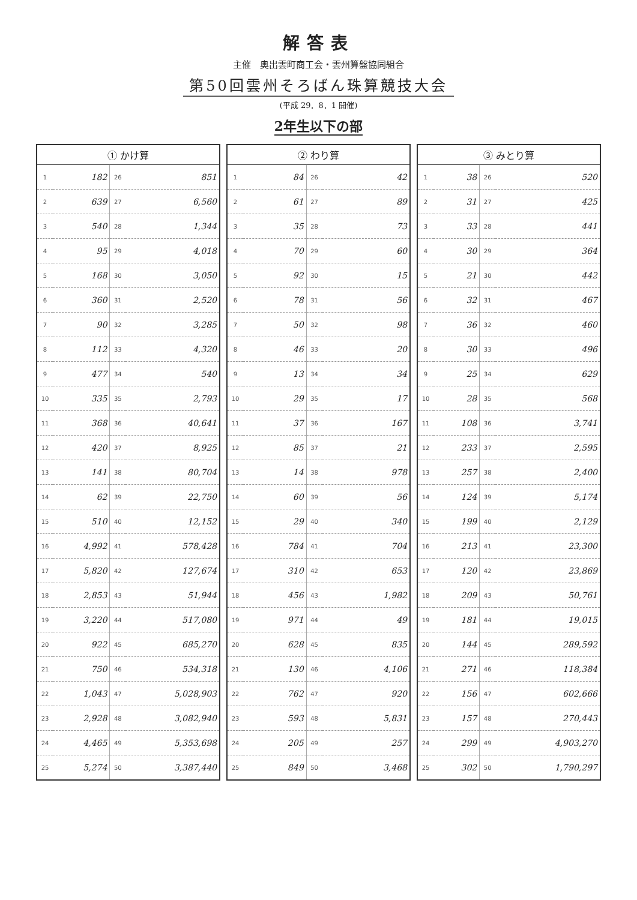解答表
主催　奥出雲町商工会・雲州算盤協同組合
第50回雲州そろばん珠算競技大会
(平成 29．8．1 開催)
2年生以下の部
| ① かけ算 | | | |
| --- | --- | --- | --- |
| 1 | 182 | 26 | 851 |
| 2 | 639 | 27 | 6,560 |
| 3 | 540 | 28 | 1,344 |
| 4 | 95 | 29 | 4,018 |
| 5 | 168 | 30 | 3,050 |
| 6 | 360 | 31 | 2,520 |
| 7 | 90 | 32 | 3,285 |
| 8 | 112 | 33 | 4,320 |
| 9 | 477 | 34 | 540 |
| 10 | 335 | 35 | 2,793 |
| 11 | 368 | 36 | 40,641 |
| 12 | 420 | 37 | 8,925 |
| 13 | 141 | 38 | 80,704 |
| 14 | 62 | 39 | 22,750 |
| 15 | 510 | 40 | 12,152 |
| 16 | 4,992 | 41 | 578,428 |
| 17 | 5,820 | 42 | 127,674 |
| 18 | 2,853 | 43 | 51,944 |
| 19 | 3,220 | 44 | 517,080 |
| 20 | 922 | 45 | 685,270 |
| 21 | 750 | 46 | 534,318 |
| 22 | 1,043 | 47 | 5,028,903 |
| 23 | 2,928 | 48 | 3,082,940 |
| 24 | 4,465 | 49 | 5,353,698 |
| 25 | 5,274 | 50 | 3,387,440 |
| ② わり算 | | | |
| --- | --- | --- | --- |
| 1 | 84 | 26 | 42 |
| 2 | 61 | 27 | 89 |
| 3 | 35 | 28 | 73 |
| 4 | 70 | 29 | 60 |
| 5 | 92 | 30 | 15 |
| 6 | 78 | 31 | 56 |
| 7 | 50 | 32 | 98 |
| 8 | 46 | 33 | 20 |
| 9 | 13 | 34 | 34 |
| 10 | 29 | 35 | 17 |
| 11 | 37 | 36 | 167 |
| 12 | 85 | 37 | 21 |
| 13 | 14 | 38 | 978 |
| 14 | 60 | 39 | 56 |
| 15 | 29 | 40 | 340 |
| 16 | 784 | 41 | 704 |
| 17 | 310 | 42 | 653 |
| 18 | 456 | 43 | 1,982 |
| 19 | 971 | 44 | 49 |
| 20 | 628 | 45 | 835 |
| 21 | 130 | 46 | 4,106 |
| 22 | 762 | 47 | 920 |
| 23 | 593 | 48 | 5,831 |
| 24 | 205 | 49 | 257 |
| 25 | 849 | 50 | 3,468 |
| ③ みとり算 | | | |
| --- | --- | --- | --- |
| 1 | 38 | 26 | 520 |
| 2 | 31 | 27 | 425 |
| 3 | 33 | 28 | 441 |
| 4 | 30 | 29 | 364 |
| 5 | 21 | 30 | 442 |
| 6 | 32 | 31 | 467 |
| 7 | 36 | 32 | 460 |
| 8 | 30 | 33 | 496 |
| 9 | 25 | 34 | 629 |
| 10 | 28 | 35 | 568 |
| 11 | 108 | 36 | 3,741 |
| 12 | 233 | 37 | 2,595 |
| 13 | 257 | 38 | 2,400 |
| 14 | 124 | 39 | 5,174 |
| 15 | 199 | 40 | 2,129 |
| 16 | 213 | 41 | 23,300 |
| 17 | 120 | 42 | 23,869 |
| 18 | 209 | 43 | 50,761 |
| 19 | 181 | 44 | 19,015 |
| 20 | 144 | 45 | 289,592 |
| 21 | 271 | 46 | 118,384 |
| 22 | 156 | 47 | 602,666 |
| 23 | 157 | 48 | 270,443 |
| 24 | 299 | 49 | 4,903,270 |
| 25 | 302 | 50 | 1,790,297 |